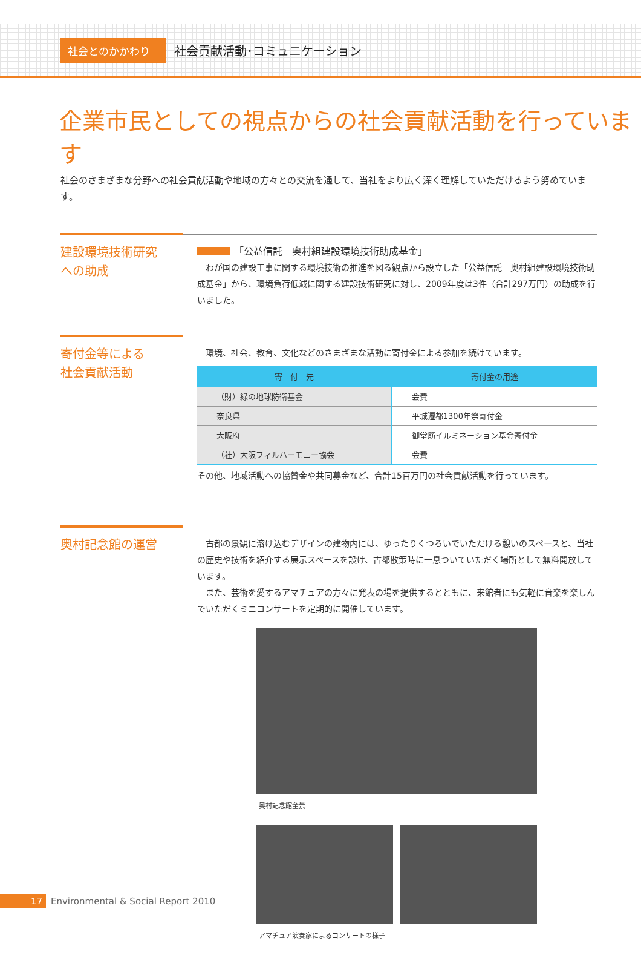社会とのかかわり
社会貢献活動･コミュニケーション
企業市民としての視点からの社会貢献活動を行っています
社会のさまざまな分野への社会貢献活動や地域の方々との交流を通して、当社をより広く深く理解していただけるよう努めています。
建設環境技術研究
への助成
「公益信託　奥村組建設環境技術助成基金」
　わが国の建設工事に関する環境技術の推進を図る観点から設立した「公益信託　奥村組建設環境技術助成基金」から、環境負荷低減に関する建設技術研究に対し、2009年度は3件（合計297万円）の助成を行いました。
寄付金等による
社会貢献活動
　環境、社会、教育、文化などのさまざまな活動に寄付金による参加を続けています。
| 寄 付 先 | 寄付金の用途 |
| --- | --- |
| （財）緑の地球防衛基金 | 会費 |
| 奈良県 | 平城遷都1300年祭寄付金 |
| 大阪府 | 御堂筋イルミネーション基金寄付金 |
| （社）大阪フィルハーモニー協会 | 会費 |
その他、地域活動への協賛金や共同募金など、合計15百万円の社会貢献活動を行っています。
奥村記念館の運営
　古都の景観に溶け込むデザインの建物内には、ゆったりくつろいでいただける憩いのスペースと、当社の歴史や技術を紹介する展示スペースを設け、古都散策時に一息ついていただく場所として無料開放しています。
　また、芸術を愛するアマチュアの方々に発表の場を提供するとともに、来館者にも気軽に音楽を楽しんでいただくミニコンサートを定期的に開催しています。
奥村記念館全景
アマチュア演奏家によるコンサートの様子
17
Environmental & Social Report 2010